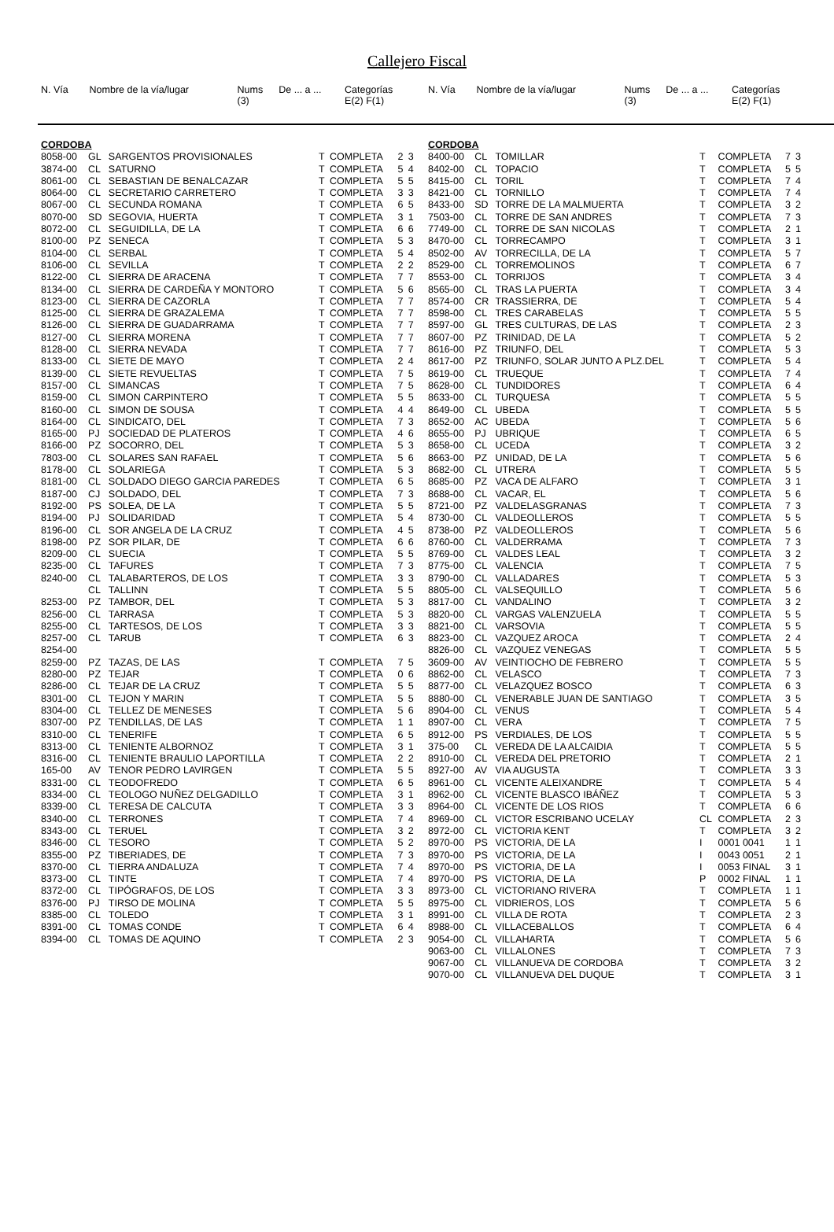Callejero Fiscal
| N. Vía | | Nombre de la vía/lugar | Nums (3) | De ... a ... | Categorías E(2) F(1) |
| --- | --- | --- | --- | --- | --- |
| N. Vía | | Nombre de la vía/lugar | Nums (3) | De ... a ... | Categorías E(2) F(1) |
| --- | --- | --- | --- | --- | --- |
| CORDOBA | | | | | | |
| 8058-00 | GL | SARGENTOS PROVISIONALES | T | COMPLETA | 2 | 3 |
| 3874-00 | CL | SATURNO | T | COMPLETA | 5 | 4 |
| 8061-00 | CL | SEBASTIAN DE BENALCAZAR | T | COMPLETA | 5 | 5 |
| 8064-00 | CL | SECRETARIO CARRETERO | T | COMPLETA | 3 | 3 |
| 8067-00 | CL | SECUNDA ROMANA | T | COMPLETA | 6 | 5 |
| 8070-00 | SD | SEGOVIA, HUERTA | T | COMPLETA | 3 | 1 |
| 8072-00 | CL | SEGUIDILLA, DE LA | T | COMPLETA | 6 | 6 |
| 8100-00 | PZ | SENECA | T | COMPLETA | 5 | 3 |
| 8104-00 | CL | SERBAL | T | COMPLETA | 5 | 4 |
| 8106-00 | CL | SEVILLA | T | COMPLETA | 2 | 2 |
| 8122-00 | CL | SIERRA DE ARACENA | T | COMPLETA | 7 | 7 |
| 8134-00 | CL | SIERRA DE CARDEÑA Y MONTORO | T | COMPLETA | 5 | 6 |
| 8123-00 | CL | SIERRA DE CAZORLA | T | COMPLETA | 7 | 7 |
| 8125-00 | CL | SIERRA DE GRAZALEMA | T | COMPLETA | 7 | 7 |
| 8126-00 | CL | SIERRA DE GUADARRAMA | T | COMPLETA | 7 | 7 |
| 8127-00 | CL | SIERRA MORENA | T | COMPLETA | 7 | 7 |
| 8128-00 | CL | SIERRA NEVADA | T | COMPLETA | 7 | 7 |
| 8133-00 | CL | SIETE DE MAYO | T | COMPLETA | 2 | 4 |
| 8139-00 | CL | SIETE REVUELTAS | T | COMPLETA | 7 | 5 |
| 8157-00 | CL | SIMANCAS | T | COMPLETA | 7 | 5 |
| 8159-00 | CL | SIMON CARPINTERO | T | COMPLETA | 5 | 5 |
| 8160-00 | CL | SIMON DE SOUSA | T | COMPLETA | 4 | 4 |
| 8164-00 | CL | SINDICATO, DEL | T | COMPLETA | 7 | 3 |
| 8165-00 | PJ | SOCIEDAD DE PLATEROS | T | COMPLETA | 4 | 6 |
| 8166-00 | PZ | SOCORRO, DEL | T | COMPLETA | 5 | 3 |
| 7803-00 | CL | SOLARES SAN RAFAEL | T | COMPLETA | 5 | 6 |
| 8178-00 | CL | SOLARIEGA | T | COMPLETA | 5 | 3 |
| 8181-00 | CL | SOLDADO DIEGO GARCIA PAREDES | T | COMPLETA | 6 | 5 |
| 8187-00 | CJ | SOLDADO, DEL | T | COMPLETA | 7 | 3 |
| 8192-00 | PS | SOLEA, DE LA | T | COMPLETA | 5 | 5 |
| 8194-00 | PJ | SOLIDARIDAD | T | COMPLETA | 5 | 4 |
| 8196-00 | CL | SOR ANGELA DE LA CRUZ | T | COMPLETA | 4 | 5 |
| 8198-00 | PZ | SOR PILAR, DE | T | COMPLETA | 6 | 6 |
| 8209-00 | CL | SUECIA | T | COMPLETA | 5 | 5 |
| 8235-00 | CL | TAFURES | T | COMPLETA | 7 | 3 |
| 8240-00 | CL | TALABARTEROS, DE LOS | T | COMPLETA | 3 | 3 |
| | CL | TALLINN | T | COMPLETA | 5 | 5 |
| 8253-00 | PZ | TAMBOR, DEL | T | COMPLETA | 5 | 3 |
| 8256-00 | CL | TARRASA | T | COMPLETA | 5 | 3 |
| 8255-00 | CL | TARTESOS, DE LOS | T | COMPLETA | 3 | 3 |
| 8257-00 | CL | TARUB | T | COMPLETA | 6 | 3 |
| 8254-00 | | | | | | |
| 8259-00 | PZ | TAZAS, DE LAS | T | COMPLETA | 7 | 5 |
| 8280-00 | PZ | TEJAR | T | COMPLETA | 0 | 6 |
| 8286-00 | CL | TEJAR DE LA CRUZ | T | COMPLETA | 5 | 5 |
| 8301-00 | CL | TEJON Y MARIN | T | COMPLETA | 5 | 5 |
| 8304-00 | CL | TELLEZ DE MENESES | T | COMPLETA | 5 | 6 |
| 8307-00 | PZ | TENDILLAS, DE LAS | T | COMPLETA | 1 | 1 |
| 8310-00 | CL | TENERIFE | T | COMPLETA | 6 | 5 |
| 8313-00 | CL | TENIENTE ALBORNOZ | T | COMPLETA | 3 | 1 |
| 8316-00 | CL | TENIENTE BRAULIO LAPORTILLA | T | COMPLETA | 2 | 2 |
| 165-00 | AV | TENOR PEDRO LAVIRGEN | T | COMPLETA | 5 | 5 |
| 8331-00 | CL | TEODOFREDO | T | COMPLETA | 6 | 5 |
| 8334-00 | CL | TEOLOGO NUÑEZ DELGADILLO | T | COMPLETA | 3 | 1 |
| 8339-00 | CL | TERESA DE CALCUTA | T | COMPLETA | 3 | 3 |
| 8340-00 | CL | TERRONES | T | COMPLETA | 7 | 4 |
| 8343-00 | CL | TERUEL | T | COMPLETA | 3 | 2 |
| 8346-00 | CL | TESORO | T | COMPLETA | 5 | 2 |
| 8355-00 | PZ | TIBERIADES, DE | T | COMPLETA | 7 | 3 |
| 8370-00 | CL | TIERRA ANDALUZA | T | COMPLETA | 7 | 4 |
| 8373-00 | CL | TINTE | T | COMPLETA | 7 | 4 |
| 8372-00 | CL | TIPÓGRAFOS, DE LOS | T | COMPLETA | 3 | 3 |
| 8376-00 | PJ | TIRSO DE MOLINA | T | COMPLETA | 5 | 5 |
| 8385-00 | CL | TOLEDO | T | COMPLETA | 3 | 1 |
| 8391-00 | CL | TOMAS CONDE | T | COMPLETA | 6 | 4 |
| 8394-00 | CL | TOMAS DE AQUINO | T | COMPLETA | 2 | 3 |
| CORDOBA | | | | | | |
| 8400-00 | CL | TOMILLAR | T | COMPLETA | 7 | 3 |
| 8402-00 | CL | TOPACIO | T | COMPLETA | 5 | 5 |
| 8415-00 | CL | TORIL | T | COMPLETA | 7 | 4 |
| 8421-00 | CL | TORNILLO | T | COMPLETA | 7 | 4 |
| 8433-00 | SD | TORRE DE LA MALMUERTA | T | COMPLETA | 3 | 2 |
| 7503-00 | CL | TORRE DE SAN ANDRES | T | COMPLETA | 7 | 3 |
| 7749-00 | CL | TORRE DE SAN NICOLAS | T | COMPLETA | 2 | 1 |
| 8470-00 | CL | TORRECAMPO | T | COMPLETA | 3 | 1 |
| 8502-00 | AV | TORRECILLA, DE LA | T | COMPLETA | 5 | 7 |
| 8529-00 | CL | TORREMOLINOS | T | COMPLETA | 6 | 7 |
| 8553-00 | CL | TORRIJOS | T | COMPLETA | 3 | 4 |
| 8565-00 | CL | TRAS LA PUERTA | T | COMPLETA | 3 | 4 |
| 8574-00 | CR | TRASSIERRA, DE | T | COMPLETA | 5 | 4 |
| 8598-00 | CL | TRES CARABELAS | T | COMPLETA | 5 | 5 |
| 8597-00 | GL | TRES CULTURAS, DE LAS | T | COMPLETA | 2 | 3 |
| 8607-00 | PZ | TRINIDAD, DE LA | T | COMPLETA | 5 | 2 |
| 8616-00 | PZ | TRIUNFO, DEL | T | COMPLETA | 5 | 3 |
| 8617-00 | PZ | TRIUNFO, SOLAR JUNTO A PLZ.DEL | T | COMPLETA | 5 | 4 |
| 8619-00 | CL | TRUEQUE | T | COMPLETA | 7 | 4 |
| 8628-00 | CL | TUNDIDORES | T | COMPLETA | 6 | 4 |
| 8633-00 | CL | TURQUESA | T | COMPLETA | 5 | 5 |
| 8649-00 | CL | UBEDA | T | COMPLETA | 5 | 5 |
| 8652-00 | AC | UBEDA | T | COMPLETA | 5 | 6 |
| 8655-00 | PJ | UBRIQUE | T | COMPLETA | 6 | 5 |
| 8658-00 | CL | UCEDA | T | COMPLETA | 3 | 2 |
| 8663-00 | PZ | UNIDAD, DE LA | T | COMPLETA | 5 | 6 |
| 8682-00 | CL | UTRERA | T | COMPLETA | 5 | 5 |
| 8685-00 | PZ | VACA DE ALFARO | T | COMPLETA | 3 | 1 |
| 8688-00 | CL | VACAR, EL | T | COMPLETA | 5 | 6 |
| 8721-00 | PZ | VALDELASGRANAS | T | COMPLETA | 7 | 3 |
| 8730-00 | CL | VALDEOLLEROS | T | COMPLETA | 5 | 5 |
| 8738-00 | PZ | VALDEOLLEROS | T | COMPLETA | 5 | 6 |
| 8760-00 | CL | VALDERRAMA | T | COMPLETA | 7 | 3 |
| 8769-00 | CL | VALDES LEAL | T | COMPLETA | 3 | 2 |
| 8775-00 | CL | VALENCIA | T | COMPLETA | 7 | 5 |
| 8790-00 | CL | VALLADARES | T | COMPLETA | 5 | 3 |
| 8805-00 | CL | VALSEQUILLO | T | COMPLETA | 5 | 6 |
| 8817-00 | CL | VANDALINO | T | COMPLETA | 3 | 2 |
| 8820-00 | CL | VARGAS VALENZUELA | T | COMPLETA | 5 | 5 |
| 8821-00 | CL | VARSOVIA | T | COMPLETA | 5 | 5 |
| 8823-00 | CL | VAZQUEZ AROCA | T | COMPLETA | 2 | 4 |
| 8826-00 | CL | VAZQUEZ VENEGAS | T | COMPLETA | 5 | 5 |
| 3609-00 | AV | VEINTIOCHO DE FEBRERO | T | COMPLETA | 5 | 5 |
| 8862-00 | CL | VELASCO | T | COMPLETA | 7 | 3 |
| 8877-00 | CL | VELAZQUEZ BOSCO | T | COMPLETA | 6 | 3 |
| 8880-00 | CL | VENERABLE JUAN DE SANTIAGO | T | COMPLETA | 3 | 5 |
| 8904-00 | CL | VENUS | T | COMPLETA | 5 | 4 |
| 8907-00 | CL | VERA | T | COMPLETA | 7 | 5 |
| 8912-00 | PS | VERDIALES, DE LOS | T | COMPLETA | 5 | 5 |
| 375-00 | CL | VEREDA DE LA ALCAIDIA | T | COMPLETA | 5 | 5 |
| 8910-00 | CL | VEREDA DEL PRETORIO | T | COMPLETA | 2 | 1 |
| 8927-00 | AV | VIA AUGUSTA | T | COMPLETA | 3 | 3 |
| 8961-00 | CL | VICENTE ALEIXANDRE | T | COMPLETA | 5 | 4 |
| 8962-00 | CL | VICENTE BLASCO IBÁÑEZ | T | COMPLETA | 5 | 3 |
| 8964-00 | CL | VICENTE DE LOS RIOS | T | COMPLETA | 6 | 6 |
| 8969-00 | CL | VICTOR ESCRIBANO UCELAY | CL | COMPLETA | 2 | 3 |
| 8972-00 | CL | VICTORIA KENT | T | COMPLETA | 3 | 2 |
| 8970-00 | PS | VICTORIA, DE LA | I | 0001 0041 | 1 | 1 |
| 8970-00 | PS | VICTORIA, DE LA | I | 0043 0051 | 2 | 1 |
| 8970-00 | PS | VICTORIA, DE LA | I | 0053 FINAL | 3 | 1 |
| 8970-00 | PS | VICTORIA, DE LA | P | 0002 FINAL | 1 | 1 |
| 8973-00 | CL | VICTORIANO RIVERA | T | COMPLETA | 1 | 1 |
| 8975-00 | CL | VIDRIEROS, LOS | T | COMPLETA | 5 | 6 |
| 8991-00 | CL | VILLA DE ROTA | T | COMPLETA | 2 | 3 |
| 8988-00 | CL | VILLACEBALLOS | T | COMPLETA | 6 | 4 |
| 9054-00 | CL | VILLAHARTA | T | COMPLETA | 5 | 6 |
| 9063-00 | CL | VILLALONES | T | COMPLETA | 7 | 3 |
| 9067-00 | CL | VILLANUEVA DE CORDOBA | T | COMPLETA | 3 | 2 |
| 9070-00 | CL | VILLANUEVA DEL DUQUE | T | COMPLETA | 3 | 1 |